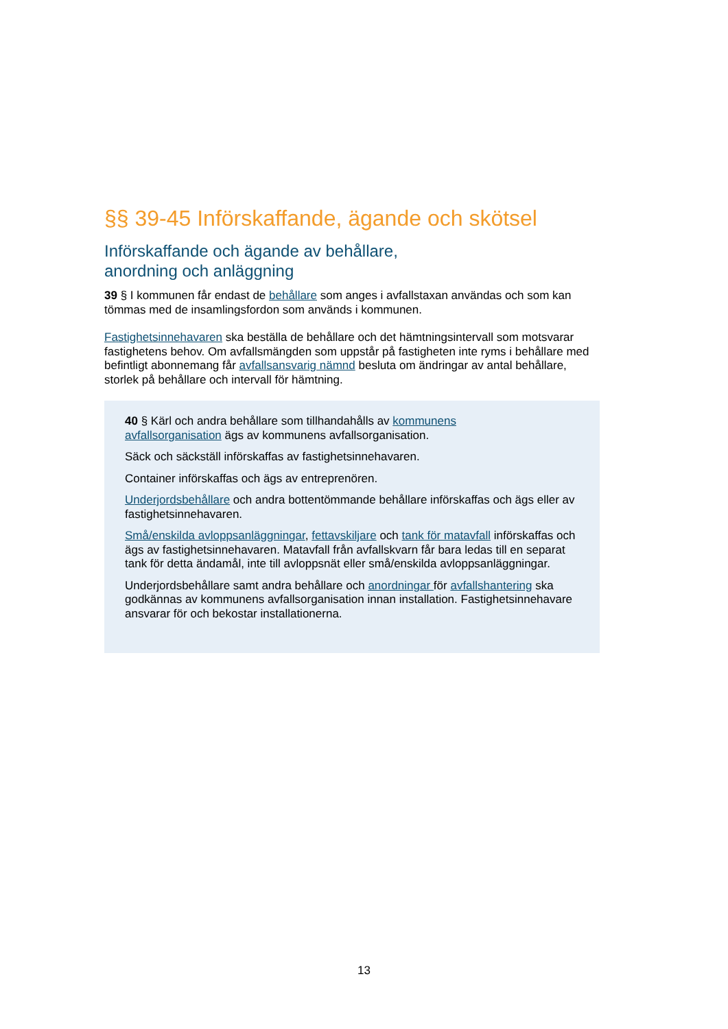§§ 39-45 Införskaffande, ägande och skötsel
Införskaffande och ägande av behållare,
anordning och anläggning
39 § I kommunen får endast de behållare som anges i avfallstaxan användas och som kan tömmas med de insamlingsfordon som används i kommunen.
Fastighetsinnehavaren ska beställa de behållare och det hämtningsintervall som motsvarar fastighetens behov. Om avfallsmängden som uppstår på fastigheten inte ryms i behållare med befintligt abonnemang får avfallsansvarig nämnd besluta om ändringar av antal behållare, storlek på behållare och intervall för hämtning.
40 § Kärl och andra behållare som tillhandahålls av kommunens
avfallsorganisation ägs av kommunens avfallsorganisation.
Säck och säckställ införskaffas av fastighetsinnehavaren.
Container införskaffas och ägs av entreprenören.
Underjordsbehållare och andra bottentömmande behållare införskaffas och ägs eller av fastighetsinnehavaren.
Små/enskilda avloppsanläggningar, fettavskiljare och tank för matavfall införskaffas och ägs av fastighetsinnehavaren. Matavfall från avfallskvarn får bara ledas till en separat tank för detta ändamål, inte till avloppsnät eller små/enskilda avloppsanläggningar.
Underjordsbehållare samt andra behållare och anordningar för avfallshantering ska godkännas av kommunens avfallsorganisation innan installation. Fastighetsinnehavare ansvarar för och bekostar installationerna.
13